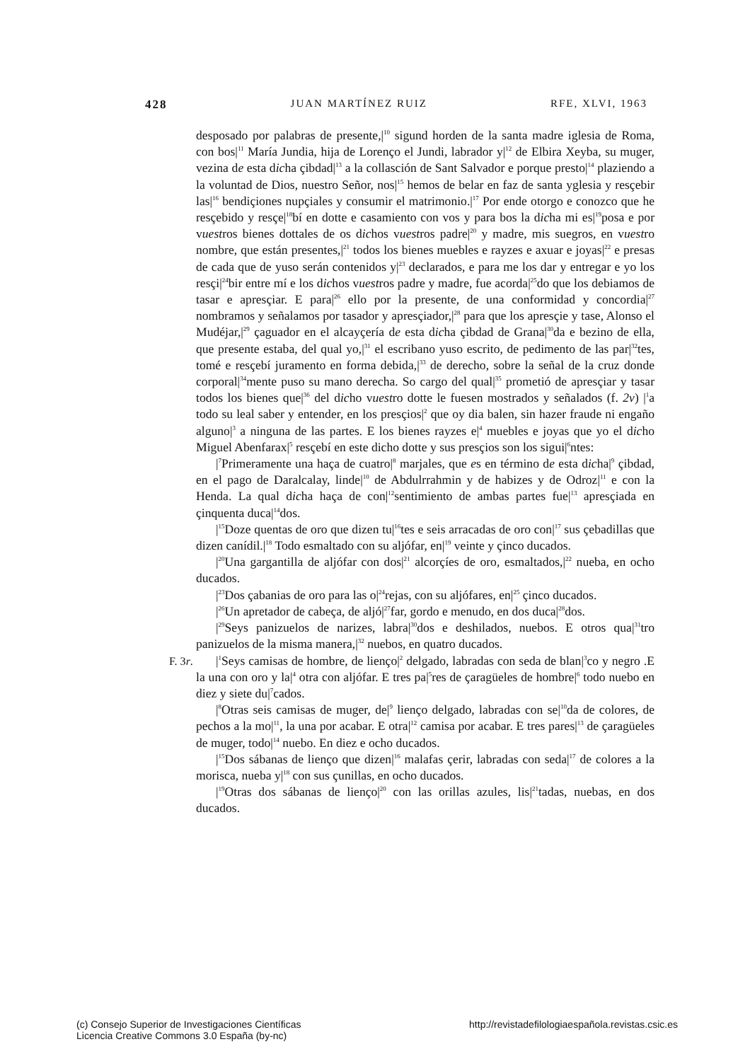428 JUAN MARTÍNEZ RUIZ RFE, XLVI, 1963
desposado por palabras de presente,|<sup>10</sup> sigund horden de la santa madre iglesia de Roma, con bos|<sup>11</sup> María Jundia, hija de Lorenço el Jundi, labrador y|<sup>12</sup> de Elbira Xeyba, su muger, vezina de esta dicha çibdad|<sup>13</sup> a la collasción de Sant Salvador e porque presto|<sup>14</sup> plaziendo a la voluntad de Dios, nuestro Señor, nos|<sup>15</sup> hemos de belar en faz de santa yglesia y resçebir las|<sup>16</sup> bendiçiones nupçiales y consumir el matrimonio.|<sup>17</sup> Por ende otorgo e conozco que he resçebido y resçe|<sup>18</sup>bí en dotte e casamiento con vos y para bos la dicha mi es|<sup>19</sup>posa e por vuestros bienes dottales de os dichos vuestros padre|<sup>20</sup> y madre, mis suegros, en vuestro nombre, que están presentes,|<sup>21</sup> todos los bienes muebles e rayzes e axuar e joyas|<sup>22</sup> e presas de cada que de yuso serán contenidos y|<sup>23</sup> declarados, e para me los dar y entregar e yo los resçi|<sup>24</sup>bir entre mí e los dichos vuestros padre y madre, fue acorda|<sup>25</sup>do que los debiamos de tasar e apresçiar. E para|<sup>26</sup> ello por la presente, de una conformidad y concordia|<sup>27</sup> nombramos y señalamos por tasador y apresçiador,|<sup>28</sup> para que los apresçie y tase, Alonso el Mudéjar,|<sup>29</sup> çaguador en el alcayçería de esta dicha çibdad de Grana|<sup>30</sup>da e bezino de ella, que presente estaba, del qual yo,|<sup>31</sup> el escribano yuso escrito, de pedimento de las par|<sup>32</sup>tes, tomé e resçebí juramento en forma debida,|<sup>33</sup> de derecho, sobre la señal de la cruz donde corporal|<sup>34</sup>mente puso su mano derecha. So cargo del qual|<sup>35</sup> prometió de apresçiar y tasar todos los bienes que|<sup>36</sup> del dicho vuestro dotte le fuesen mostrados y señalados (f. 2v) |<sup>1</sup>a todo su leal saber y entender, en los presçios|<sup>2</sup> que oy dia balen, sin hazer fraude ni engaño alguno|<sup>3</sup> a ninguna de las partes. E los bienes rayzes e|<sup>4</sup> muebles e joyas que yo el dicho Miguel Abenfarax|<sup>5</sup> resçebí en este dicho dotte y sus presçios son los sigui|<sup>6</sup>ntes:
|<sup>7</sup>Primeramente una haça de cuatro|<sup>8</sup> marjales, que es en término de esta dicha|<sup>9</sup> çibdad, en el pago de Daralcalay, linde|<sup>10</sup> de Abdulrrahmin y de habizes y de Odroz|<sup>11</sup> e con la Henda. La qual dicha haça de con|<sup>12</sup>sentimiento de ambas partes fue|<sup>13</sup> apresçiada en çinquenta duca|<sup>14</sup>dos.
|<sup>15</sup>Doze quentas de oro que dizen tu|<sup>16</sup>tes e seis arracadas de oro con|<sup>17</sup> sus çebadillas que dizen canídil.|<sup>18</sup> Todo esmaltado con su aljófar, en|<sup>19</sup> veinte y çinco ducados.
|<sup>20</sup>Una gargantilla de aljófar con dos|<sup>21</sup> alcorçíes de oro, esmaltados,|<sup>22</sup> nueba, en ocho ducados.
|<sup>23</sup>Dos çabanias de oro para las o|<sup>24</sup>rejas, con su aljófares, en|<sup>25</sup> çinco ducados.
|<sup>26</sup>Un apretador de cabeça, de aljó|<sup>27</sup>far, gordo e menudo, en dos duca|<sup>28</sup>dos.
|<sup>29</sup>Seys panizuelos de narizes, labra|<sup>30</sup>dos e deshilados, nuebos. E otros qua|<sup>31</sup>tro panizuelos de la misma manera,|<sup>32</sup> nuebos, en quatro ducados.
F. 3r. |<sup>1</sup>Seys camisas de hombre, de lienço|<sup>2</sup> delgado, labradas con seda de blan|<sup>3</sup>co y negro .E la una con oro y la|<sup>4</sup> otra con aljófar. E tres pa|<sup>5</sup>res de çaragüeles de hombre|<sup>6</sup> todo nuebo en diez y siete du|<sup>7</sup>cados.
|<sup>8</sup>Otras seis camisas de muger, de|<sup>9</sup> lienço delgado, labradas con se|<sup>10</sup>da de colores, de pechos a la mo|<sup>11</sup>, la una por acabar. E otra|<sup>12</sup> camisa por acabar. E tres pares|<sup>13</sup> de çaragüeles de muger, todo|<sup>14</sup> nuebo. En diez e ocho ducados.
|<sup>15</sup>Dos sábanas de lienço que dizen|<sup>16</sup> malafas çerir, labradas con seda|<sup>17</sup> de colores a la morisca, nueba y|<sup>18</sup> con sus çunillas, en ocho ducados.
|<sup>19</sup>Otras dos sábanas de lienço|<sup>20</sup> con las orillas azules, lis|<sup>21</sup>tadas, nuebas, en dos ducados.
(c) Consejo Superior de Investigaciones Científicas
Licencia Creative Commons 3.0 España (by-nc)
http://revistadefilologiaespañola.revistas.csic.es